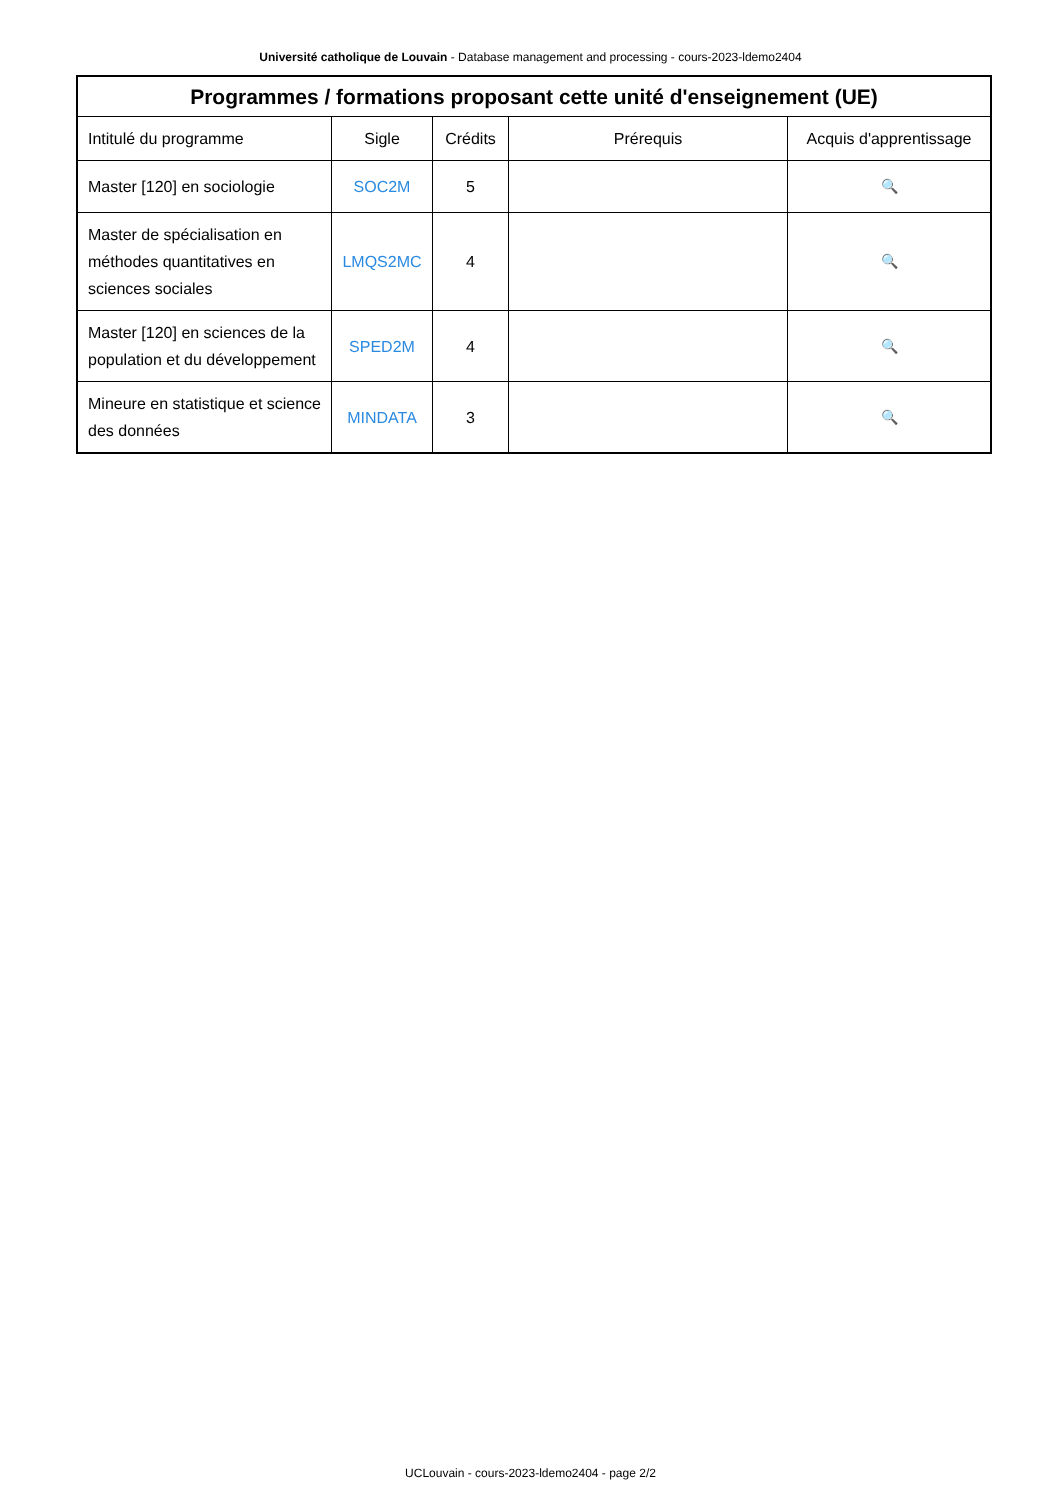Université catholique de Louvain - Database management and processing - cours-2023-ldemo2404
| Programmes / formations proposant cette unité d'enseignement (UE) | | | | |
| --- | --- | --- | --- | --- |
| Intitulé du programme | Sigle | Crédits | Prérequis | Acquis d'apprentissage |
| Master [120] en sociologie | SOC2M | 5 | | 🔍 |
| Master de spécialisation en méthodes quantitatives en sciences sociales | LMQS2MC | 4 | | 🔍 |
| Master [120] en sciences de la population et du développement | SPED2M | 4 | | 🔍 |
| Mineure en statistique et science des données | MINDATA | 3 | | 🔍 |
UCLouvain - cours-2023-ldemo2404 - page 2/2